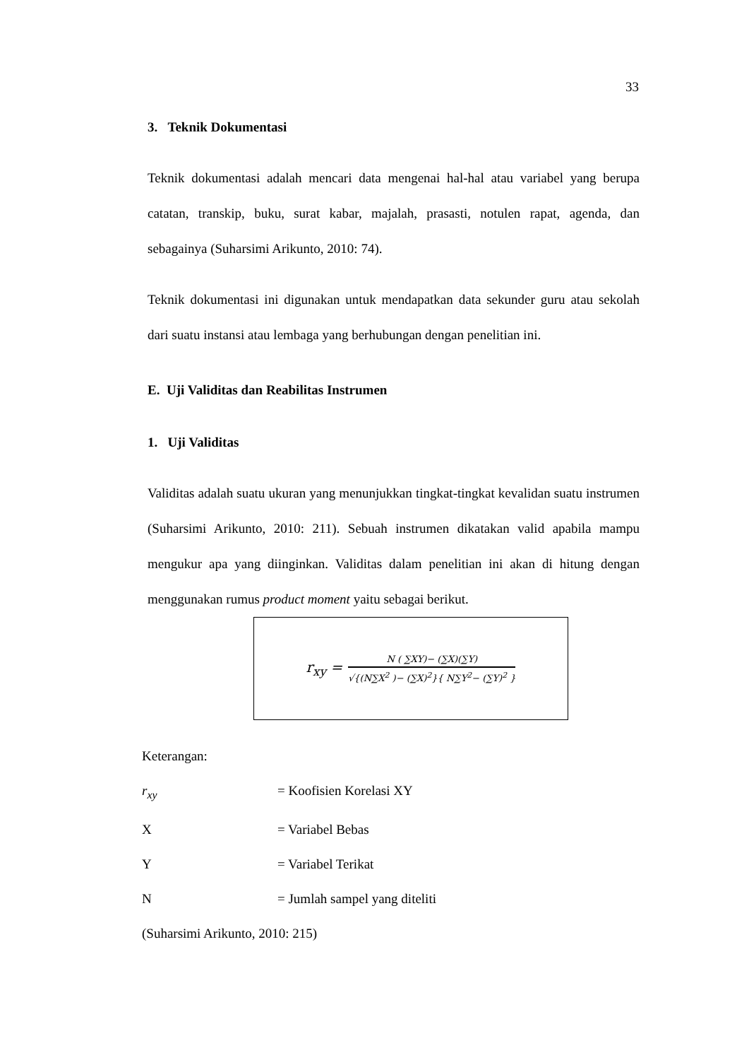33
3. Teknik Dokumentasi
Teknik dokumentasi adalah mencari data mengenai hal-hal atau variabel yang berupa catatan, transkip, buku, surat kabar, majalah, prasasti, notulen rapat, agenda, dan sebagainya (Suharsimi Arikunto, 2010: 74).
Teknik dokumentasi ini digunakan untuk mendapatkan data sekunder guru atau sekolah dari suatu instansi atau lembaga yang berhubungan dengan penelitian ini.
E. Uji Validitas dan Reabilitas Instrumen
1. Uji Validitas
Validitas adalah suatu ukuran yang menunjukkan tingkat-tingkat kevalidan suatu instrumen (Suharsimi Arikunto, 2010: 211). Sebuah instrumen dikatakan valid apabila mampu mengukur apa yang diinginkan. Validitas dalam penelitian ini akan di hitung dengan menggunakan rumus product moment yaitu sebagai berikut.
r<sub>xy</sub> =
N ( ∑XY)− (∑X)(∑Y)
√{(N∑X<sup>2</sup> )− (∑X)<sup>2</sup>}{ N∑Y<sup>2</sup>− (∑Y)<sup>2</sup> }
Keterangan:
r<sub>xy</sub> = Koofisien Korelasi XY
X = Variabel Bebas
Y = Variabel Terikat
N = Jumlah sampel yang diteliti
(Suharsimi Arikunto, 2010: 215)